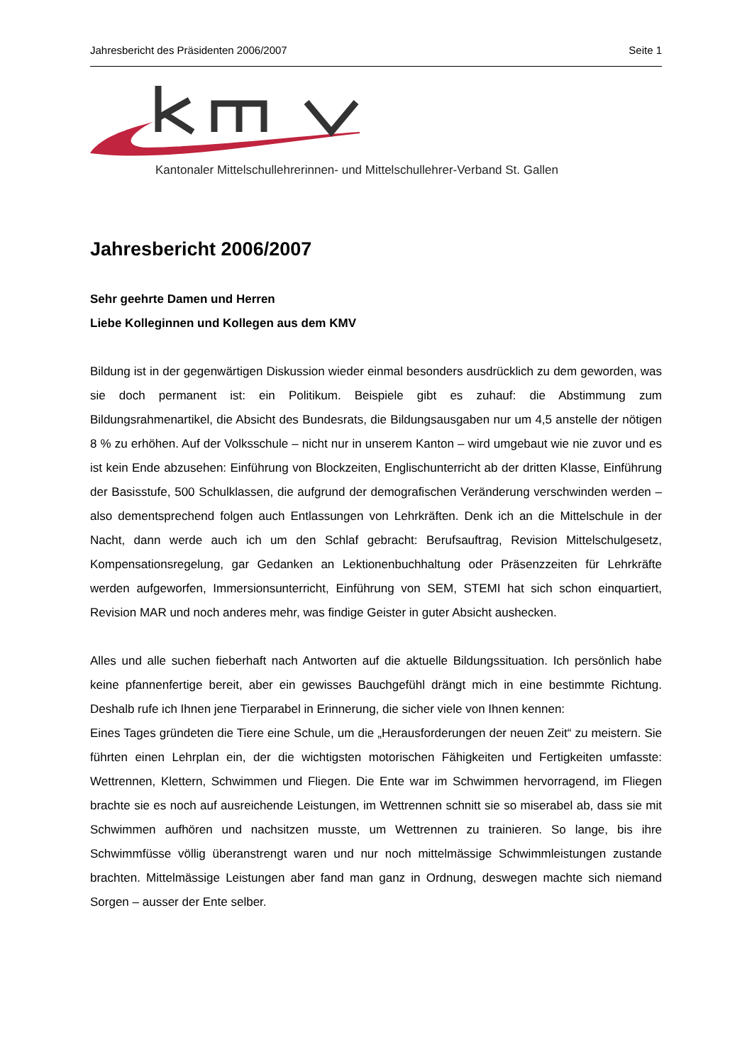Jahresbericht des Präsidenten 2006/2007 Seite 1
Kantonaler Mittelschullehrerinnen- und Mittelschullehrer-Verband St. Gallen
Jahresbericht 2006/2007
Sehr geehrte Damen und Herren
Liebe Kolleginnen und Kollegen aus dem KMV
Bildung ist in der gegenwärtigen Diskussion wieder einmal besonders ausdrücklich zu dem geworden, was sie doch permanent ist: ein Politikum. Beispiele gibt es zuhauf: die Abstimmung zum Bildungsrahmenartikel, die Absicht des Bundesrats, die Bildungsausgaben nur um 4,5 anstelle der nötigen 8 % zu erhöhen. Auf der Volksschule – nicht nur in unserem Kanton – wird umgebaut wie nie zuvor und es ist kein Ende abzusehen: Einführung von Blockzeiten, Englischunterricht ab der dritten Klasse, Einführung der Basisstufe, 500 Schulklassen, die aufgrund der demografischen Veränderung verschwinden werden – also dementsprechend folgen auch Entlassungen von Lehrkräften. Denk ich an die Mittelschule in der Nacht, dann werde auch ich um den Schlaf gebracht: Berufsauftrag, Revision Mittelschulgesetz, Kompensationsregelung, gar Gedanken an Lektionenbuchhaltung oder Präsenzzeiten für Lehrkräfte werden aufgeworfen, Immersionsunterricht, Einführung von SEM, STEMI hat sich schon einquartiert, Revision MAR und noch anderes mehr, was findige Geister in guter Absicht aushecken.
Alles und alle suchen fieberhaft nach Antworten auf die aktuelle Bildungssituation. Ich persönlich habe keine pfannenfertige bereit, aber ein gewisses Bauchgefühl drängt mich in eine bestimmte Richtung. Deshalb rufe ich Ihnen jene Tierparabel in Erinnerung, die sicher viele von Ihnen kennen:
Eines Tages gründeten die Tiere eine Schule, um die „Herausforderungen der neuen Zeit“ zu meistern. Sie führten einen Lehrplan ein, der die wichtigsten motorischen Fähigkeiten und Fertigkeiten umfasste: Wettrennen, Klettern, Schwimmen und Fliegen. Die Ente war im Schwimmen hervorragend, im Fliegen brachte sie es noch auf ausreichende Leistungen, im Wettrennen schnitt sie so miserabel ab, dass sie mit Schwimmen aufhören und nachsitzen musste, um Wettrennen zu trainieren. So lange, bis ihre Schwimmfüsse völlig überanstrengt waren und nur noch mittelmässige Schwimmleistungen zustande brachten. Mittelmässige Leistungen aber fand man ganz in Ordnung, deswegen machte sich niemand Sorgen – ausser der Ente selber.